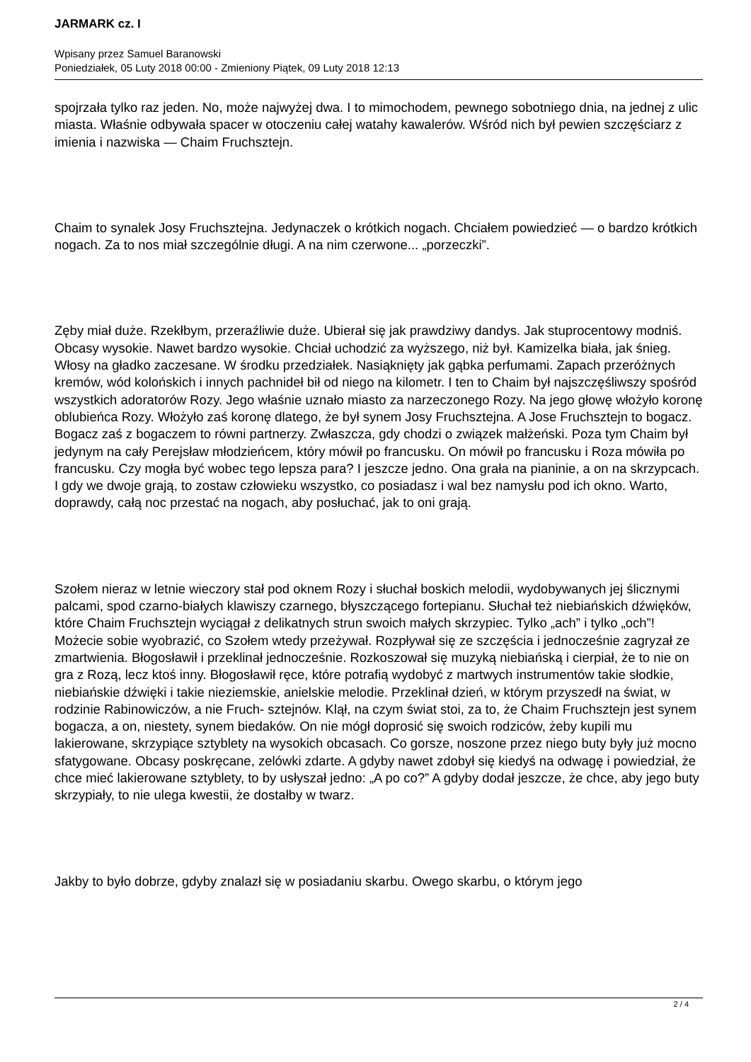JARMARK cz. I
Wpisany przez Samuel Baranowski
Poniedziałek, 05 Luty 2018 00:00 - Zmieniony Piątek, 09 Luty 2018 12:13
spojrzała tylko raz jeden. No, może najwyżej dwa. I to mimochodem, pewnego sobotniego dnia, na jednej z ulic miasta. Właśnie odbywała spacer w otoczeniu całej watahy kawalerów. Wśród nich był pewien szczęściarz z imienia i nazwiska — Chaim Fruchsztejn.
Chaim to synalek Josy Fruchsztejna. Jedynaczek o krótkich nogach. Chciałem powiedzieć — o bardzo krótkich nogach. Za to nos miał szczególnie długi. A na nim czerwone... „porzeczki”.
Zęby miał duże. Rzekłbym, przeraźliwie duże. Ubierał się jak prawdziwy dandys. Jak stuprocentowy modniś. Obcasy wysokie. Nawet bardzo wysokie. Chciał uchodzić za wyższego, niż był. Kamizelka biała, jak śnieg. Włosy na gładko zaczesane. W środku przedziałek. Nasiąknięty jak gąbka perfumami. Zapach przeróżnych kremów, wód kolońskich i innych pachnideł bił od niego na kilometr. I ten to Chaim był najszczęśliwszy spośród wszystkich adoratorów Rozy. Jego właśnie uznało miasto za narzeczonego Rozy. Na jego głowę włożyło koronę oblubieńca Rozy. Włożyło zaś koronę dlatego, że był synem Josy Fruchsztejna. A Jose Fruchsztejn to bogacz. Bogacz zaś z bogaczem to równi partnerzy. Zwłaszcza, gdy chodzi o związek małżeński. Poza tym Chaim był jedynym na cały Perejsław młodzieńcem, który mówił po francusku. On mówił po francusku i Roza mówiła po francusku. Czy mogła być wobec tego lepsza para? I jeszcze jedno. Ona grała na pianinie, a on na skrzypcach. I gdy we dwoje grają, to zostaw człowieku wszystko, co posiadasz i wal bez namysłu pod ich okno. Warto, doprawdy, całą noc przestać na nogach, aby posłuchać, jak to oni grają.
Szołem nieraz w letnie wieczory stał pod oknem Rozy i słuchał boskich melodii, wydobywanych jej ślicznymi palcami, spod czarno-białych klawiszy czarnego, błyszczącego fortepianu. Słuchał też niebiańskich dźwięków, które Chaim Fruchsztejn wyciągał z delikatnych strun swoich małych skrzypiec. Tylko „ach” i tylko „och”! Możecie sobie wyobrazić, co Szołem wtedy przeżywał. Rozpływał się ze szczęścia i jednocześnie zagryzał ze zmartwienia. Błogosławił i przeklinał jednocześnie. Rozkoszował się muzyką niebiańską i cierpiał, że to nie on gra z Rozą, lecz ktoś inny. Błogosławił ręce, które potrafią wydobyć z martwych instrumentów takie słodkie, niebiańskie dźwięki i takie nieziemskie, anielskie melodie. Przeklinał dzień, w którym przyszedł na świat, w rodzinie Rabinowiczów, a nie Fruch- sztejnów. Klął, na czym świat stoi, za to, że Chaim Fruchsztejn jest synem bogacza, a on, niestety, synem biedaków. On nie mógł doprosić się swoich rodziców, żeby kupili mu lakierowane, skrzypiące sztyblety na wysokich obcasach. Co gorsze, noszone przez niego buty były już mocno sfatygowane. Obcasy poskręcane, zelówki zdarte. A gdyby nawet zdobył się kiedyś na odwagę i powiedział, że chce mieć lakierowane sztyblety, to by usłyszał jedno: „A po co?” A gdyby dodał jeszcze, że chce, aby jego buty skrzypiały, to nie ulega kwestii, że dostałby w twarz.
Jakby to było dobrze, gdyby znalazł się w posiadaniu skarbu. Owego skarbu, o którym jego
2 / 4